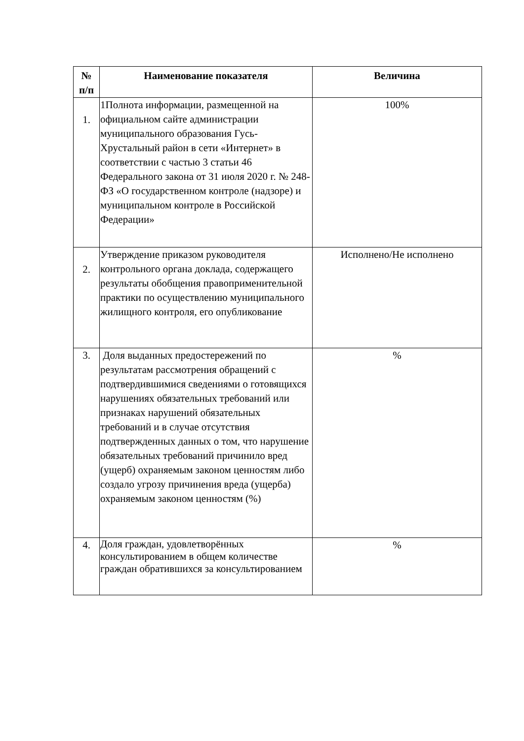| № п/п | Наименование показателя | Величина |
| --- | --- | --- |
| 1. | 1Полнота информации, размещенной на официальном сайте администрации муниципального образования Гусь-Хрустальный район в сети «Интернет» в соответствии с частью 3 статьи 46 Федерального закона от 31 июля 2020 г. № 248-ФЗ «О государственном контроле (надзоре) и муниципальном контроле в Российской Федерации» | 100% |
| 2. | Утверждение приказом руководителя контрольного органа доклада, содержащего результаты обобщения правоприменительной практики по осуществлению муниципального жилищного контроля, его опубликование | Исполнено/Не исполнено |
| 3. | Доля выданных предостережений по результатам рассмотрения обращений с подтвердившимися сведениями о готовящихся нарушениях обязательных требований или признаках нарушений обязательных требований и в случае отсутствия подтвержденных данных о том, что нарушение обязательных требований причинило вред (ущерб) охраняемым законом ценностям либо создало угрозу причинения вреда (ущерба) охраняемым законом ценностям (%) | % |
| 4. | Доля граждан, удовлетворённых консультированием в общем количестве граждан обратившихся за консультированием | % |